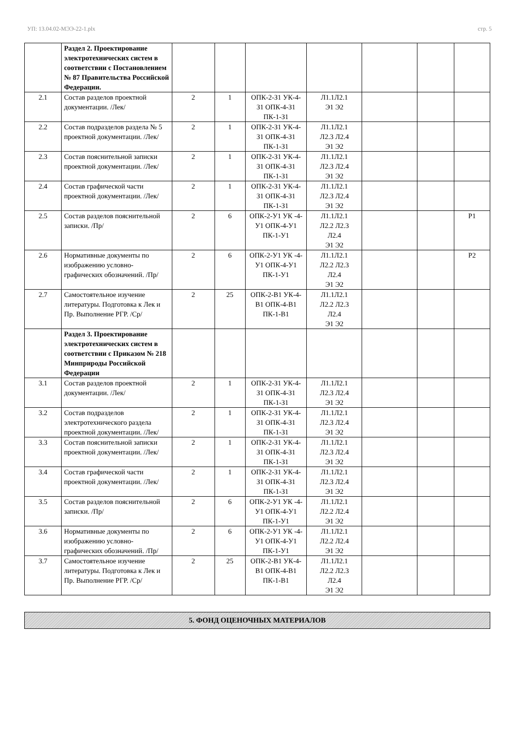УП: 13.04.02-МЭЭ-22-1.plx стр. 5
| | Раздел 2. Проектирование электротехнических систем в соответствии с Постановлением № 87 Правительства Российской Федерации. | | | | | | | |
| 2.1 | Состав разделов проектной документации. /Лек/ | 2 | 1 | ОПК-2-З1 УК-4-З1 ОПК-4-З1 ПК-1-З1 | Л1.1Л2.1 Э1 Э2 | | | |
| 2.2 | Состав подразделов раздела № 5 проектной документации. /Лек/ | 2 | 1 | ОПК-2-З1 УК-4-З1 ОПК-4-З1 ПК-1-З1 | Л1.1Л2.1 Л2.3 Л2.4 Э1 Э2 | | | |
| 2.3 | Состав пояснительной записки проектной документации. /Лек/ | 2 | 1 | ОПК-2-З1 УК-4-З1 ОПК-4-З1 ПК-1-З1 | Л1.1Л2.1 Л2.3 Л2.4 Э1 Э2 | | | |
| 2.4 | Состав графической части проектной документации. /Лек/ | 2 | 1 | ОПК-2-З1 УК-4-З1 ОПК-4-З1 ПК-1-З1 | Л1.1Л2.1 Л2.3 Л2.4 Э1 Э2 | | | |
| 2.5 | Состав разделов пояснительной записки. /Пр/ | 2 | 6 | ОПК-2-У1 УК -4-У1 ОПК-4-У1 ПК-1-У1 | Л1.1Л2.1 Л2.2 Л2.3 Л2.4 Э1 Э2 | | | Р1 |
| 2.6 | Нормативные документы по изображению условно-графических обозначений. /Пр/ | 2 | 6 | ОПК-2-У1 УК -4-У1 ОПК-4-У1 ПК-1-У1 | Л1.1Л2.1 Л2.2 Л2.3 Л2.4 Э1 Э2 | | | Р2 |
| 2.7 | Самостоятельное изучение литературы. Подготовка к Лек и Пр. Выполнение РГР. /Ср/ | 2 | 25 | ОПК-2-В1 УК-4-В1 ОПК-4-В1 ПК-1-В1 | Л1.1Л2.1 Л2.2 Л2.3 Л2.4 Э1 Э2 | | | |
| | Раздел 3. Проектирование электротехнических систем в соответствии с Приказом № 218 Минприроды Российской Федерации | | | | | | | |
| 3.1 | Состав разделов проектной документации. /Лек/ | 2 | 1 | ОПК-2-З1 УК-4-З1 ОПК-4-З1 ПК-1-З1 | Л1.1Л2.1 Л2.3 Л2.4 Э1 Э2 | | | |
| 3.2 | Состав подразделов электротехнического раздела проектной документации. /Лек/ | 2 | 1 | ОПК-2-З1 УК-4-З1 ОПК-4-З1 ПК-1-З1 | Л1.1Л2.1 Л2.3 Л2.4 Э1 Э2 | | | |
| 3.3 | Состав пояснительной записки проектной документации. /Лек/ | 2 | 1 | ОПК-2-З1 УК-4-З1 ОПК-4-З1 ПК-1-З1 | Л1.1Л2.1 Л2.3 Л2.4 Э1 Э2 | | | |
| 3.4 | Состав графической части проектной документации. /Лек/ | 2 | 1 | ОПК-2-З1 УК-4-З1 ОПК-4-З1 ПК-1-З1 | Л1.1Л2.1 Л2.3 Л2.4 Э1 Э2 | | | |
| 3.5 | Состав разделов пояснительной записки. /Пр/ | 2 | 6 | ОПК-2-У1 УК -4-У1 ОПК-4-У1 ПК-1-У1 | Л1.1Л2.1 Л2.2 Л2.4 Э1 Э2 | | | |
| 3.6 | Нормативные документы по изображению условно-графических обозначений. /Пр/ | 2 | 6 | ОПК-2-У1 УК -4-У1 ОПК-4-У1 ПК-1-У1 | Л1.1Л2.1 Л2.2 Л2.4 Э1 Э2 | | | |
| 3.7 | Самостоятельное изучение литературы. Подготовка к Лек и Пр. Выполнение РГР. /Ср/ | 2 | 25 | ОПК-2-В1 УК-4-В1 ОПК-4-В1 ПК-1-В1 | Л1.1Л2.1 Л2.2 Л2.3 Л2.4 Э1 Э2 | | | |
5. ФОНД ОЦЕНОЧНЫХ МАТЕРИАЛОВ